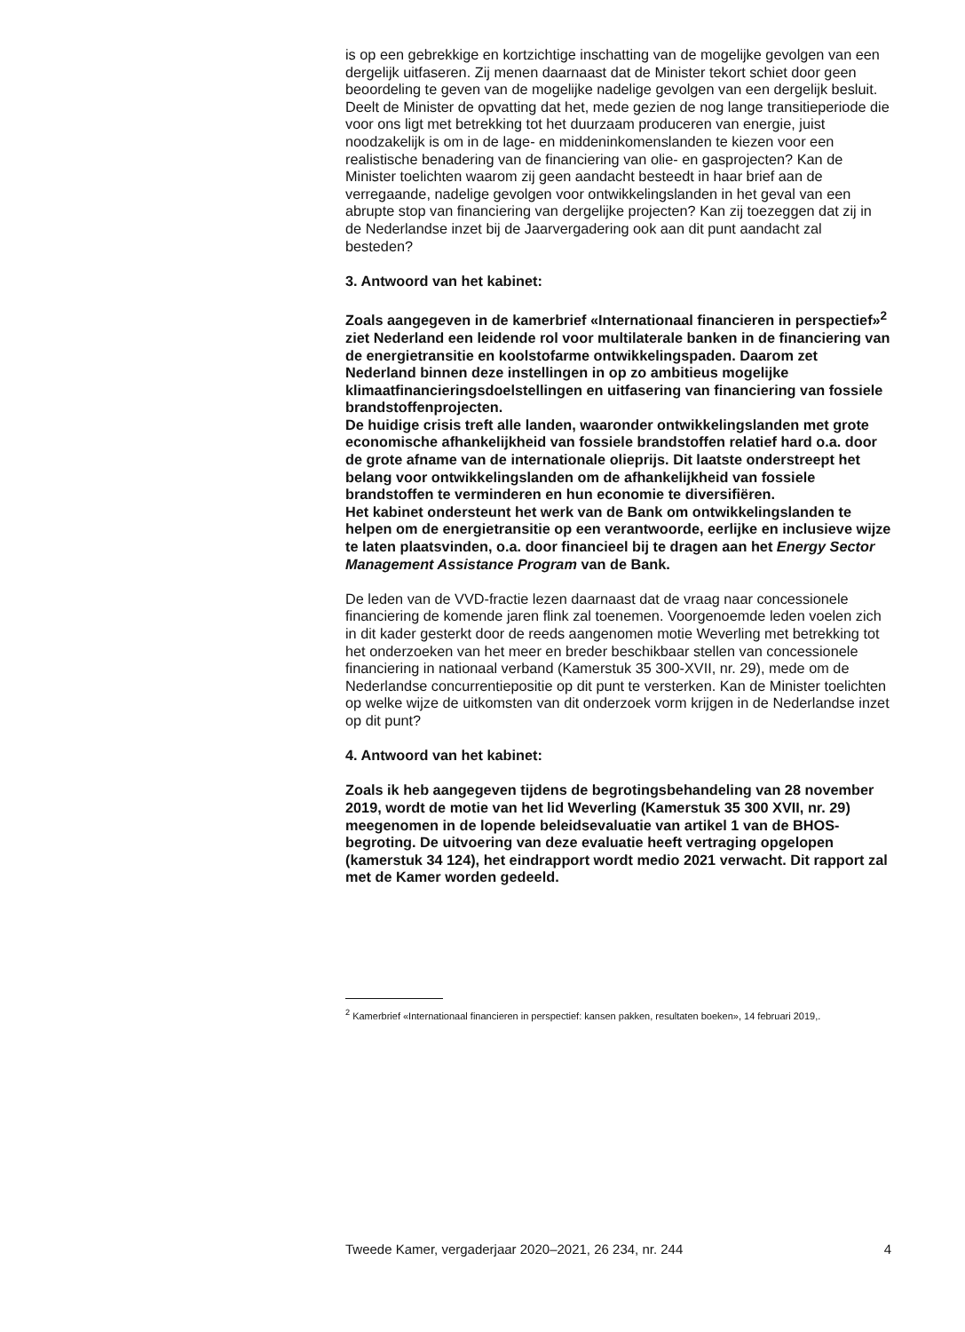is op een gebrekkige en kortzichtige inschatting van de mogelijke gevolgen van een dergelijk uitfaseren. Zij menen daarnaast dat de Minister tekort schiet door geen beoordeling te geven van de mogelijke nadelige gevolgen van een dergelijk besluit. Deelt de Minister de opvatting dat het, mede gezien de nog lange transitieperiode die voor ons ligt met betrekking tot het duurzaam produceren van energie, juist noodzakelijk is om in de lage- en middeninkomenslanden te kiezen voor een realistische benadering van de financiering van olie- en gasprojecten? Kan de Minister toelichten waarom zij geen aandacht besteedt in haar brief aan de verregaande, nadelige gevolgen voor ontwikkelingslanden in het geval van een abrupte stop van financiering van dergelijke projecten? Kan zij toezeggen dat zij in de Nederlandse inzet bij de Jaarvergadering ook aan dit punt aandacht zal besteden?
3. Antwoord van het kabinet:
Zoals aangegeven in de kamerbrief «Internationaal financieren in perspectief»<sup>2</sup> ziet Nederland een leidende rol voor multilaterale banken in de financiering van de energietransitie en koolstofarme ontwikkelingspaden. Daarom zet Nederland binnen deze instellingen in op zo ambitieus mogelijke klimaatfinancieringsdoelstellingen en uitfasering van financiering van fossiele brandstoffenprojecten.
De huidige crisis treft alle landen, waaronder ontwikkelingslanden met grote economische afhankelijkheid van fossiele brandstoffen relatief hard o.a. door de grote afname van de internationale olieprijs. Dit laatste onderstreept het belang voor ontwikkelingslanden om de afhankelijkheid van fossiele brandstoffen te verminderen en hun economie te diversifiëren.
Het kabinet ondersteunt het werk van de Bank om ontwikkelingslanden te helpen om de energietransitie op een verantwoorde, eerlijke en inclusieve wijze te laten plaatsvinden, o.a. door financieel bij te dragen aan het Energy Sector Management Assistance Program van de Bank.
De leden van de VVD-fractie lezen daarnaast dat de vraag naar concessionele financiering de komende jaren flink zal toenemen. Voorgenoemde leden voelen zich in dit kader gesterkt door de reeds aangenomen motie Weverling met betrekking tot het onderzoeken van het meer en breder beschikbaar stellen van concessionele financiering in nationaal verband (Kamerstuk 35 300-XVII, nr. 29), mede om de Nederlandse concurrentiepositie op dit punt te versterken. Kan de Minister toelichten op welke wijze de uitkomsten van dit onderzoek vorm krijgen in de Nederlandse inzet op dit punt?
4. Antwoord van het kabinet:
Zoals ik heb aangegeven tijdens de begrotingsbehandeling van 28 november 2019, wordt de motie van het lid Weverling (Kamerstuk 35 300 XVII, nr. 29) meegenomen in de lopende beleidsevaluatie van artikel 1 van de BHOS-begroting. De uitvoering van deze evaluatie heeft vertraging opgelopen (kamerstuk 34 124), het eindrapport wordt medio 2021 verwacht. Dit rapport zal met de Kamer worden gedeeld.
<sup>2</sup> Kamerbrief «Internationaal financieren in perspectief: kansen pakken, resultaten boeken», 14 februari 2019,.
Tweede Kamer, vergaderjaar 2020–2021, 26 234, nr. 244 4